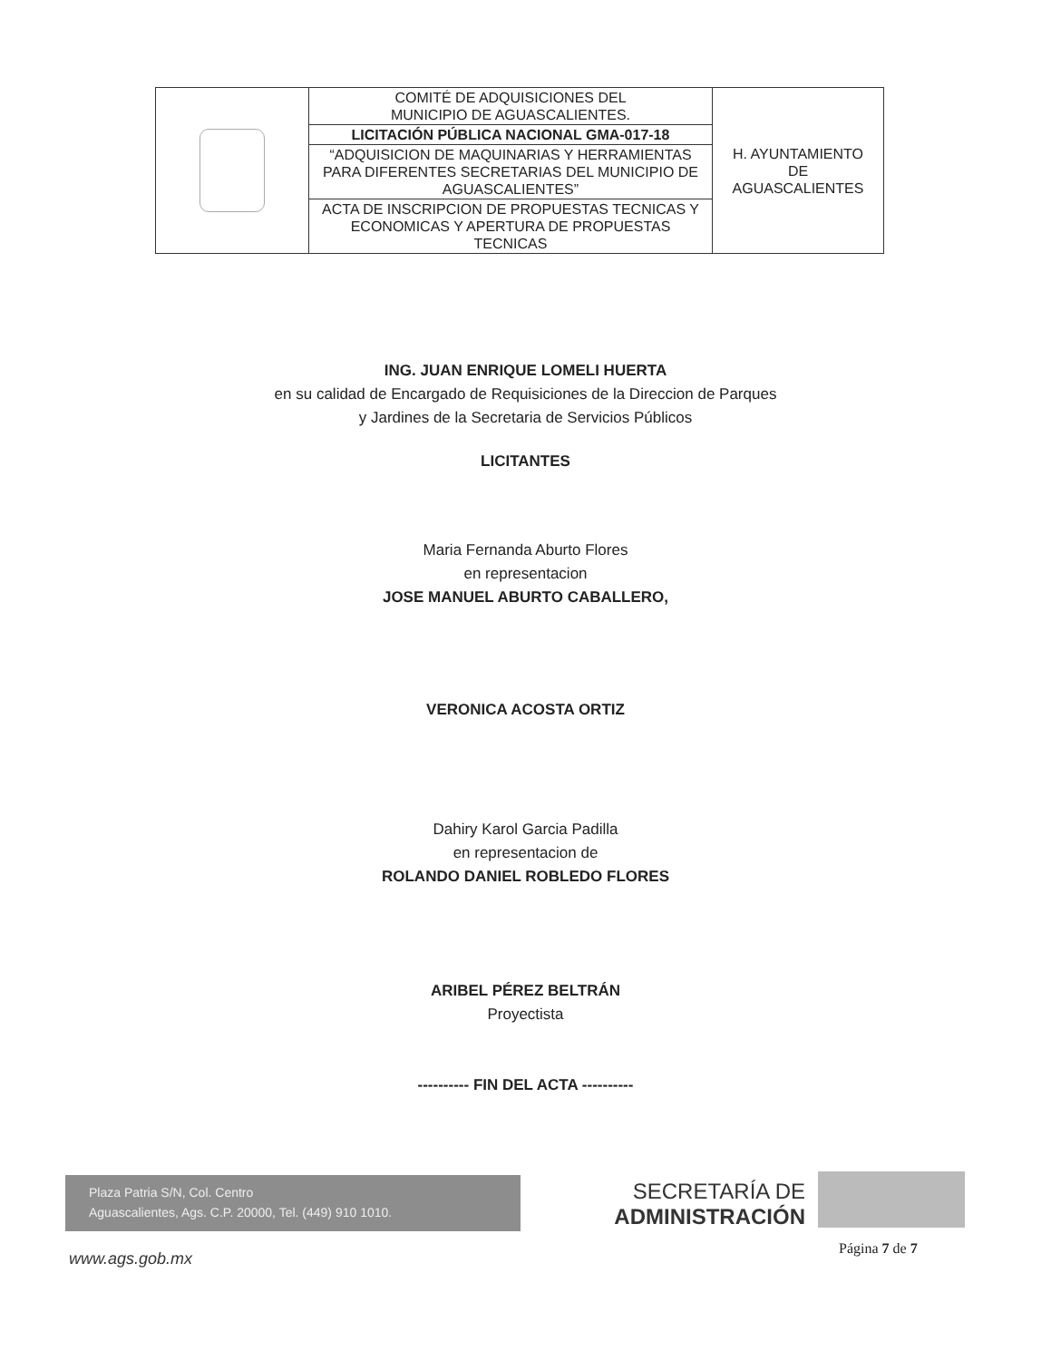| | COMITÉ DE ADQUISICIONES DEL MUNICIPIO DE AGUASCALIENTES. | H. AYUNTAMIENTO DE AGUASCALIENTES |
| | LICITACIÓN PÚBLICA NACIONAL GMA-017-18 | |
| | “ADQUISICION DE MAQUINARIAS Y HERRAMIENTAS PARA DIFERENTES SECRETARIAS DEL MUNICIPIO DE AGUASCALIENTES” | |
| | ACTA DE INSCRIPCION DE PROPUESTAS TECNICAS Y ECONOMICAS Y APERTURA DE PROPUESTAS TECNICAS | |
ING. JUAN ENRIQUE LOMELI HUERTA
en su calidad de Encargado de Requisiciones de la Direccion de Parques
y Jardines de la Secretaria de Servicios Públicos
LICITANTES
Maria Fernanda Aburto Flores
en representacion
JOSE MANUEL ABURTO CABALLERO,
VERONICA ACOSTA ORTIZ
Dahiry Karol Garcia Padilla
en representacion de
ROLANDO DANIEL ROBLEDO FLORES
ARIBEL PÉREZ BELTRÁN
Proyectista
---------- FIN DEL ACTA ----------
Plaza Patria S/N, Col. Centro
Aguascalientes, Ags. C.P. 20000, Tel. (449) 910 1010.
SECRETARÍA DE
ADMINISTRACIÓN
Página 7 de 7
www.ags.gob.mx